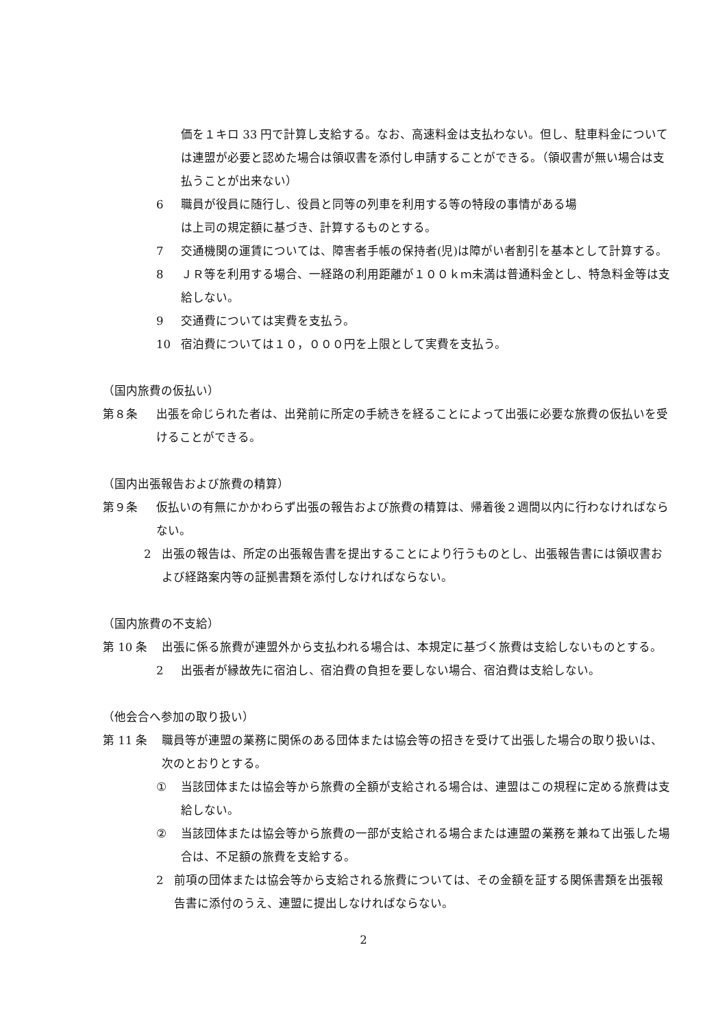価を１キロ 33 円で計算し支給する。なお、高速料金は支払わない。但し、駐車料金については連盟が必要と認めた場合は領収書を添付し申請することができる。（領収書が無い場合は支払うことが出来ない）
6 職員が役員に随行し、役員と同等の列車を利用する等の特段の事情がある場
は上司の規定額に基づき、計算するものとする。
7 交通機関の運賃については、障害者手帳の保持者(児)は障がい者割引を基本として計算する。
8 ＪＲ等を利用する場合、一経路の利用距離が１００ｋｍ未満は普通料金とし、特急料金等は支給しない。
9 交通費については実費を支払う。
10 宿泊費については１０，０００円を上限として実費を支払う。
（国内旅費の仮払い）
第８条 出張を命じられた者は、出発前に所定の手続きを経ることによって出張に必要な旅費の仮払いを受けることができる。
（国内出張報告および旅費の精算）
第９条 仮払いの有無にかかわらず出張の報告および旅費の精算は、帰着後２週間以内に行わなければならない。
2 出張の報告は、所定の出張報告書を提出することにより行うものとし、出張報告書には領収書および経路案内等の証拠書類を添付しなければならない。
（国内旅費の不支給）
第 10 条 出張に係る旅費が連盟外から支払われる場合は、本規定に基づく旅費は支給しないものとする。
2 出張者が縁故先に宿泊し、宿泊費の負担を要しない場合、宿泊費は支給しない。
（他会合へ参加の取り扱い）
第 11 条 職員等が連盟の業務に関係のある団体または協会等の招きを受けて出張した場合の取り扱いは、次のとおりとする。
① 当該団体または協会等から旅費の全額が支給される場合は、連盟はこの規程に定める旅費は支給しない。
② 当該団体または協会等から旅費の一部が支給される場合または連盟の業務を兼ねて出張した場合は、不足額の旅費を支給する。
2 前項の団体または協会等から支給される旅費については、その金額を証する関係書類を出張報告書に添付のうえ、連盟に提出しなければならない。
2